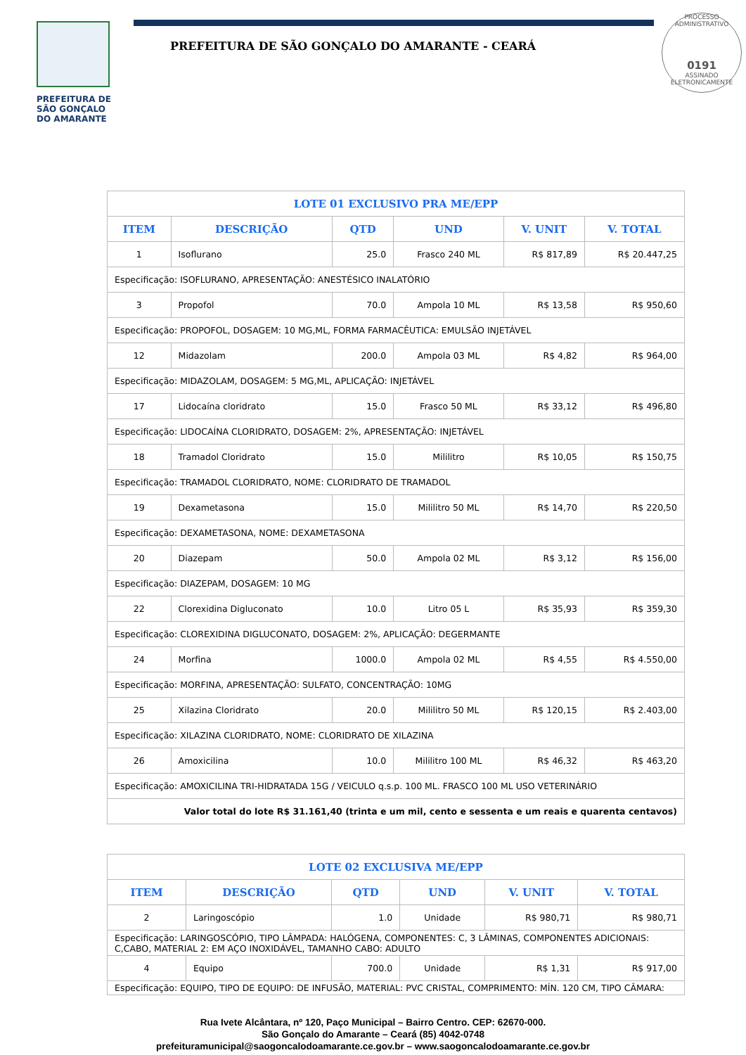PROCESSO ADMINISTRATIVO
0191
ASSINADO ELETRONICAMENTE
PREFEITURA DE
SÃO GONÇALO
DO AMARANTE
PREFEITURA DE SÃO GONÇALO DO AMARANTE - CEARÁ
| LOTE 01 EXCLUSIVO PRA ME/EPP | | | | | |
| ITEM | DESCRIÇÃO | QTD | UND | V. UNIT | V. TOTAL |
| 1 | Isoflurano | 25.0 | Frasco 240 ML | R$ 817,89 | R$ 20.447,25 |
| Especificação: ISOFLURANO, APRESENTAÇÃO: ANESTÉSICO INALATÓRIO | | | | | |
| 3 | Propofol | 70.0 | Ampola 10 ML | R$ 13,58 | R$ 950,60 |
| Especificação: PROPOFOL, DOSAGEM: 10 MG,ML, FORMA FARMACÊUTICA: EMULSÃO INJETÁVEL | | | | | |
| 12 | Midazolam | 200.0 | Ampola 03 ML | R$ 4,82 | R$ 964,00 |
| Especificação: MIDAZOLAM, DOSAGEM: 5 MG,ML, APLICAÇÃO: INJETÁVEL | | | | | |
| 17 | Lidocaína cloridrato | 15.0 | Frasco 50 ML | R$ 33,12 | R$ 496,80 |
| Especificação: LIDOCAÍNA CLORIDRATO, DOSAGEM: 2%, APRESENTAÇÃO: INJETÁVEL | | | | | |
| 18 | Tramadol Cloridrato | 15.0 | Mililitro | R$ 10,05 | R$ 150,75 |
| Especificação: TRAMADOL CLORIDRATO, NOME: CLORIDRATO DE TRAMADOL | | | | | |
| 19 | Dexametasona | 15.0 | Mililitro 50 ML | R$ 14,70 | R$ 220,50 |
| Especificação: DEXAMETASONA, NOME: DEXAMETASONA | | | | | |
| 20 | Diazepam | 50.0 | Ampola 02 ML | R$ 3,12 | R$ 156,00 |
| Especificação: DIAZEPAM, DOSAGEM: 10 MG | | | | | |
| 22 | Clorexidina Digluconato | 10.0 | Litro 05 L | R$ 35,93 | R$ 359,30 |
| Especificação: CLOREXIDINA DIGLUCONATO, DOSAGEM: 2%, APLICAÇÃO: DEGERMANTE | | | | | |
| 24 | Morfina | 1000.0 | Ampola 02 ML | R$ 4,55 | R$ 4.550,00 |
| Especificação: MORFINA, APRESENTAÇÃO: SULFATO, CONCENTRAÇÃO: 10MG | | | | | |
| 25 | Xilazina Cloridrato | 20.0 | Mililitro 50 ML | R$ 120,15 | R$ 2.403,00 |
| Especificação: XILAZINA CLORIDRATO, NOME: CLORIDRATO DE XILAZINA | | | | | |
| 26 | Amoxicilina | 10.0 | Mililitro 100 ML | R$ 46,32 | R$ 463,20 |
| Especificação: AMOXICILINA TRI-HIDRATADA 15G / VEICULO q.s.p. 100 ML. FRASCO 100 ML USO VETERINÁRIO | | | | | |
| Valor total do lote R$ 31.161,40 (trinta e um mil, cento e sessenta e um reais e quarenta centavos) | | | | | |
| LOTE 02 EXCLUSIVA ME/EPP | | | | | |
| ITEM | DESCRIÇÃO | QTD | UND | V. UNIT | V. TOTAL |
| 2 | Laringoscópio | 1.0 | Unidade | R$ 980,71 | R$ 980,71 |
| Especificação: LARINGOSCÓPIO, TIPO LÂMPADA: HALÓGENA, COMPONENTES: C, 3 LÂMINAS, COMPONENTES ADICIONAIS: C,CABO, MATERIAL 2: EM AÇO INOXIDÁVEL, TAMANHO CABO: ADULTO | | | | | |
| 4 | Equipo | 700.0 | Unidade | R$ 1,31 | R$ 917,00 |
| Especificação: EQUIPO, TIPO DE EQUIPO: DE INFUSÃO, MATERIAL: PVC CRISTAL, COMPRIMENTO: MÍN. 120 CM, TIPO CÂMARA: | | | | | |
Rua Ivete Alcântara, nº 120, Paço Municipal – Bairro Centro. CEP: 62670-000.
São Gonçalo do Amarante – Ceará (85) 4042-0748
prefeituramunicipal@saogoncalodoamarante.ce.gov.br – www.saogoncalodoamarante.ce.gov.br